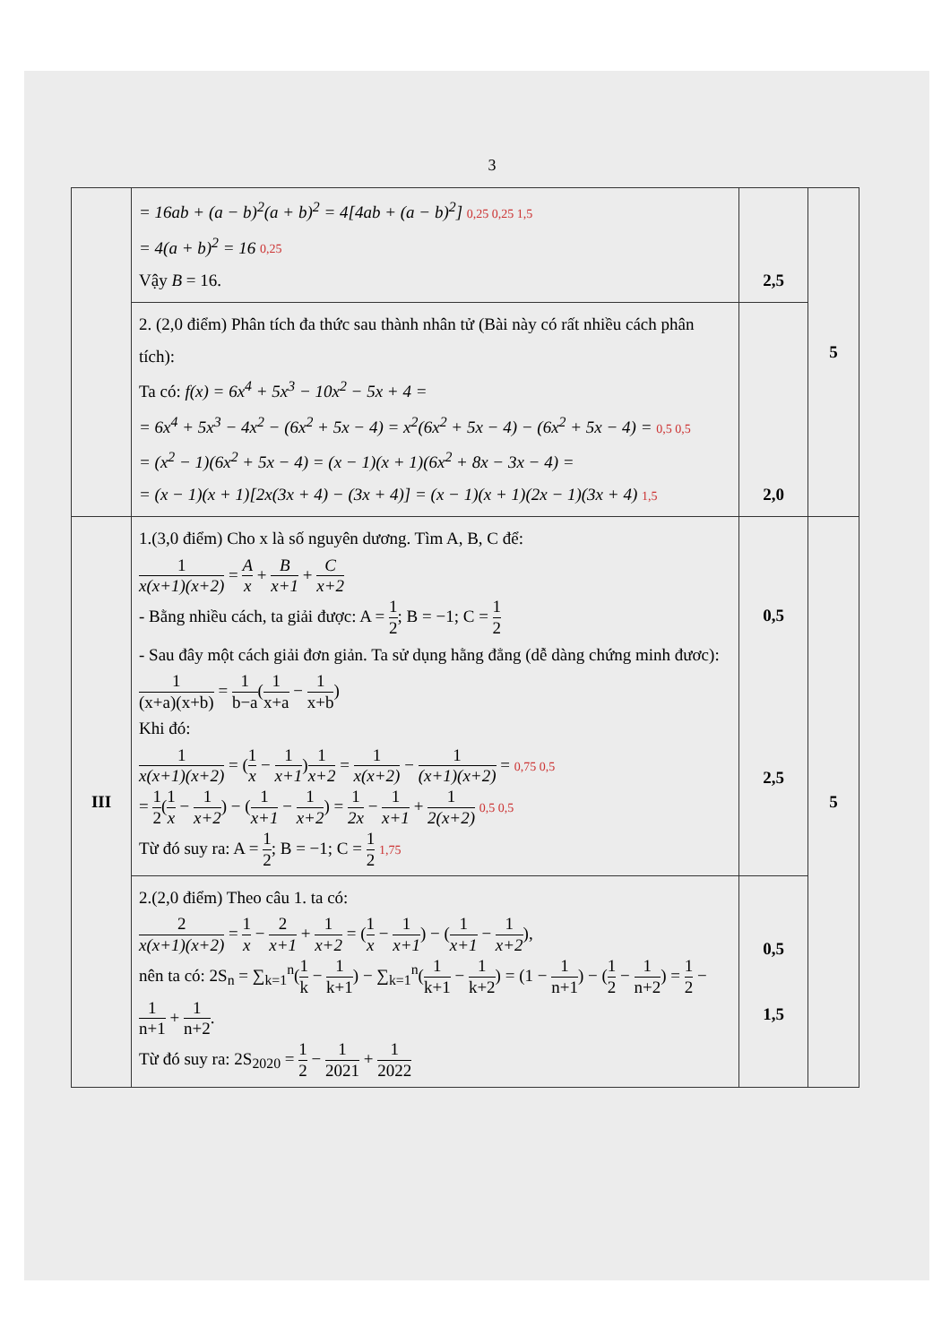3
| | = 16ab + (a − b)<sup>2</sup>(a + b)<sup>2</sup> = 4[4ab + (a − b)<sup>2</sup>] 0,25 0,25 1,5 = 4(a + b)<sup>2</sup> = 16 0,25 Vậy B = 16. | 2,5 | 5 |
| | 2. (2,0 điểm) Phân tích đa thức sau thành nhân tử (Bài này có rất nhiều cách phân tích): Ta có: f(x) = 6x<sup>4</sup> + 5x<sup>3</sup> − 10x<sup>2</sup> − 5x + 4 = = 6x<sup>4</sup> + 5x<sup>3</sup> − 4x<sup>2</sup> − (6x<sup>2</sup> + 5x − 4) = x<sup>2</sup>(6x<sup>2</sup> + 5x − 4) − (6x<sup>2</sup> + 5x − 4) = 0,5 0,5 = (x<sup>2</sup> − 1)(6x<sup>2</sup> + 5x − 4) = (x − 1)(x + 1)(6x<sup>2</sup> + 8x − 3x − 4) = = (x − 1)(x + 1)[2x(3x + 4) − (3x + 4)] = (x − 1)(x + 1)(2x − 1)(3x + 4) 1,5 | 2,0 | |
| III | 1.(3,0 điểm) Cho x là số nguyên dương. Tìm A, B, C để: 1 x(x+1)(x+2) = A x + B x+1 + C x+2 - Bằng nhiều cách, ta giải được: A = 1 2 ; B = −1; C = 1 2 - Sau đây một cách giải đơn giản. Ta sử dụng hằng đẳng (dễ dàng chứng minh đươc): 1 (x+a)(x+b) = 1 b−a ( 1 x+a − 1 x+b ) Khi đó: 1 x(x+1)(x+2) = ( 1 x − 1 x+1 ) 1 x+2 = 1 x(x+2) − 1 (x+1)(x+2) = 0,75 0,5 = 1 2 ( 1 x − 1 x+2 ) − ( 1 x+1 − 1 x+2 ) = 1 2x − 1 x+1 + 1 2(x+2) 0,5 0,5 Từ đó suy ra: A = 1 2 ; B = −1; C = 1 2 1,75 | 0,5 2,5 | 5 |
| | 2.(2,0 điểm) Theo câu 1. ta có: 2 x(x+1)(x+2) = 1 x − 2 x+1 + 1 x+2 = ( 1 x − 1 x+1 ) − ( 1 x+1 − 1 x+2 ), nên ta có: 2S<sub>n</sub> = ∑<sub>k=1</sub><sup>n</sup>( 1 k − 1 k+1 ) − ∑<sub>k=1</sub><sup>n</sup>( 1 k+1 − 1 k+2 ) = (1 − 1 n+1 ) − ( 1 2 − 1 n+2 ) = 1 2 − 1 n+1 + 1 n+2 . Từ đó suy ra: 2S<sub>2020</sub> = 1 2 − 1 2021 + 1 2022 | 0,5 1,5 | |